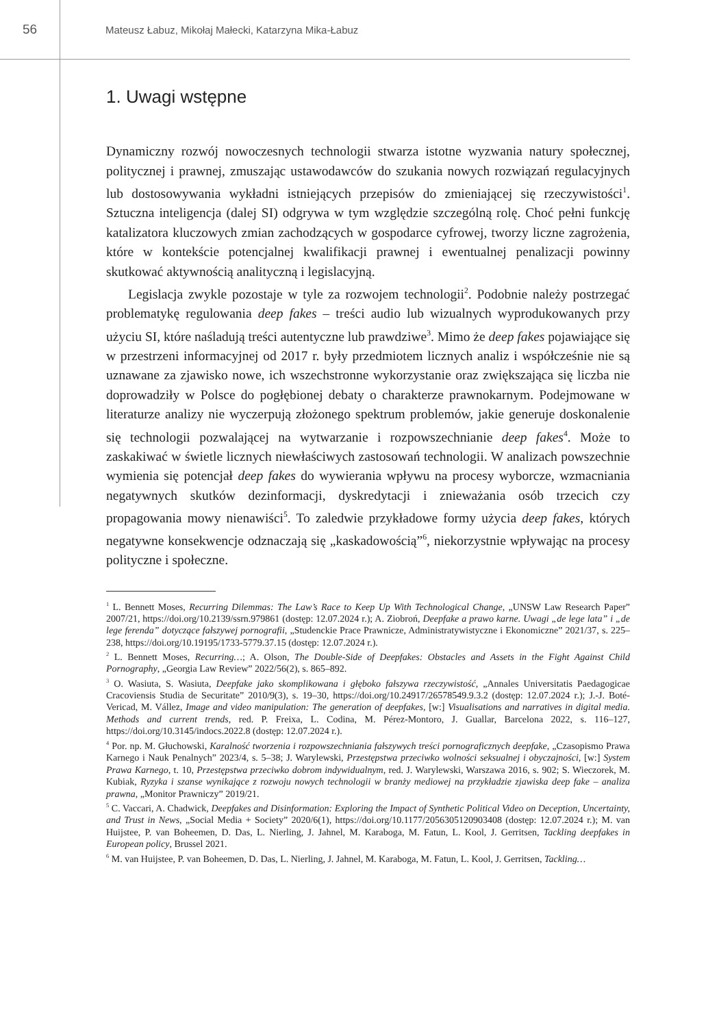56
Mateusz Łabuz, Mikołaj Małecki, Katarzyna Mika-Łabuz
1. Uwagi wstępne
Dynamiczny rozwój nowoczesnych technologii stwarza istotne wyzwania natury społecznej, politycznej i prawnej, zmuszając ustawodawców do szukania nowych rozwiązań regulacyjnych lub dostosowywania wykładni istniejących przepisów do zmieniającej się rzeczywistości<sup>1</sup>. Sztuczna inteligencja (dalej SI) odgrywa w tym względzie szczególną rolę. Choć pełni funkcję katalizatora kluczowych zmian zachodzących w gospodarce cyfrowej, tworzy liczne zagrożenia, które w kontekście potencjalnej kwalifikacji prawnej i ewentualnej penalizacji powinny skutkować aktywnością analityczną i legislacyjną.
Legislacja zwykle pozostaje w tyle za rozwojem technologii<sup>2</sup>. Podobnie należy postrzegać problematykę regulowania deep fakes – treści audio lub wizualnych wyprodukowanych przy użyciu SI, które naśladują treści autentyczne lub prawdziwe<sup>3</sup>. Mimo że deep fakes pojawiające się w przestrzeni informacyjnej od 2017 r. były przedmiotem licznych analiz i współcześnie nie są uznawane za zjawisko nowe, ich wszechstronne wykorzystanie oraz zwiększająca się liczba nie doprowadziły w Polsce do pogłębionej debaty o charakterze prawnokarnym. Podejmowane w literaturze analizy nie wyczerpują złożonego spektrum problemów, jakie generuje doskonalenie się technologii pozwalającej na wytwarzanie i rozpowszechnianie deep fakes<sup>4</sup>. Może to zaskakiwać w świetle licznych niewłaściwych zastosowań technologii. W analizach powszechnie wymienia się potencjał deep fakes do wywierania wpływu na procesy wyborcze, wzmacniania negatywnych skutków dezinformacji, dyskredytacji i znieważania osób trzecich czy propagowania mowy nienawiści<sup>5</sup>. To zaledwie przykładowe formy użycia deep fakes, których negatywne konsekwencje odznaczają się „kaskadowością”<sup>6</sup>, niekorzystnie wpływając na procesy polityczne i społeczne.
<sup>1</sup> L. Bennett Moses, Recurring Dilemmas: The Law’s Race to Keep Up With Technological Change, „UNSW Law Research Paper” 2007/21, https://doi.org/10.2139/ssrn.979861 (dostęp: 12.07.2024 r.); A. Ziobroń, Deepfake a prawo karne. Uwagi „de lege lata” i „de lege ferenda” dotyczące fałszywej pornografii, „Studenckie Prace Prawnicze, Administratywistyczne i Ekonomiczne” 2021/37, s. 225–238, https://doi.org/10.19195/1733-5779.37.15 (dostęp: 12.07.2024 r.).
<sup>2</sup> L. Bennett Moses, Recurring…; A. Olson, The Double-Side of Deepfakes: Obstacles and Assets in the Fight Against Child Pornography, „Georgia Law Review” 2022/56(2), s. 865–892.
<sup>3</sup> O. Wasiuta, S. Wasiuta, Deepfake jako skomplikowana i głęboko fałszywa rzeczywistość, „Annales Universitatis Paedagogicae Cracoviensis Studia de Securitate” 2010/9(3), s. 19–30, https://doi.org/10.24917/26578549.9.3.2 (dostęp: 12.07.2024 r.); J.-J. Boté-Vericad, M. Vállez, Image and video manipulation: The generation of deepfakes, [w:] Visualisations and narratives in digital media. Methods and current trends, red. P. Freixa, L. Codina, M. Pérez-Montoro, J. Guallar, Barcelona 2022, s. 116–127, https://doi.org/10.3145/indocs.2022.8 (dostęp: 12.07.2024 r.).
<sup>4</sup> Por. np. M. Głuchowski, Karalność tworzenia i rozpowszechniania fałszywych treści pornograficznych deepfake, „Czasopismo Prawa Karnego i Nauk Penalnych” 2023/4, s. 5–38; J. Warylewski, Przestępstwa przeciwko wolności seksualnej i obyczajności, [w:] System Prawa Karnego, t. 10, Przestępstwa przeciwko dobrom indywidualnym, red. J. Warylewski, Warszawa 2016, s. 902; S. Wieczorek, M. Kubiak, Ryzyka i szanse wynikające z rozwoju nowych technologii w branży mediowej na przykładzie zjawiska deep fake – analiza prawna, „Monitor Prawniczy” 2019/21.
<sup>5</sup> C. Vaccari, A. Chadwick, Deepfakes and Disinformation: Exploring the Impact of Synthetic Political Video on Deception, Uncertainty, and Trust in News, „Social Media + Society” 2020/6(1), https://doi.org/10.1177/2056305120903408 (dostęp: 12.07.2024 r.); M. van Huijstee, P. van Boheemen, D. Das, L. Nierling, J. Jahnel, M. Karaboga, M. Fatun, L. Kool, J. Gerritsen, Tackling deepfakes in European policy, Brussel 2021.
<sup>6</sup> M. van Huijstee, P. van Boheemen, D. Das, L. Nierling, J. Jahnel, M. Karaboga, M. Fatun, L. Kool, J. Gerritsen, Tackling…